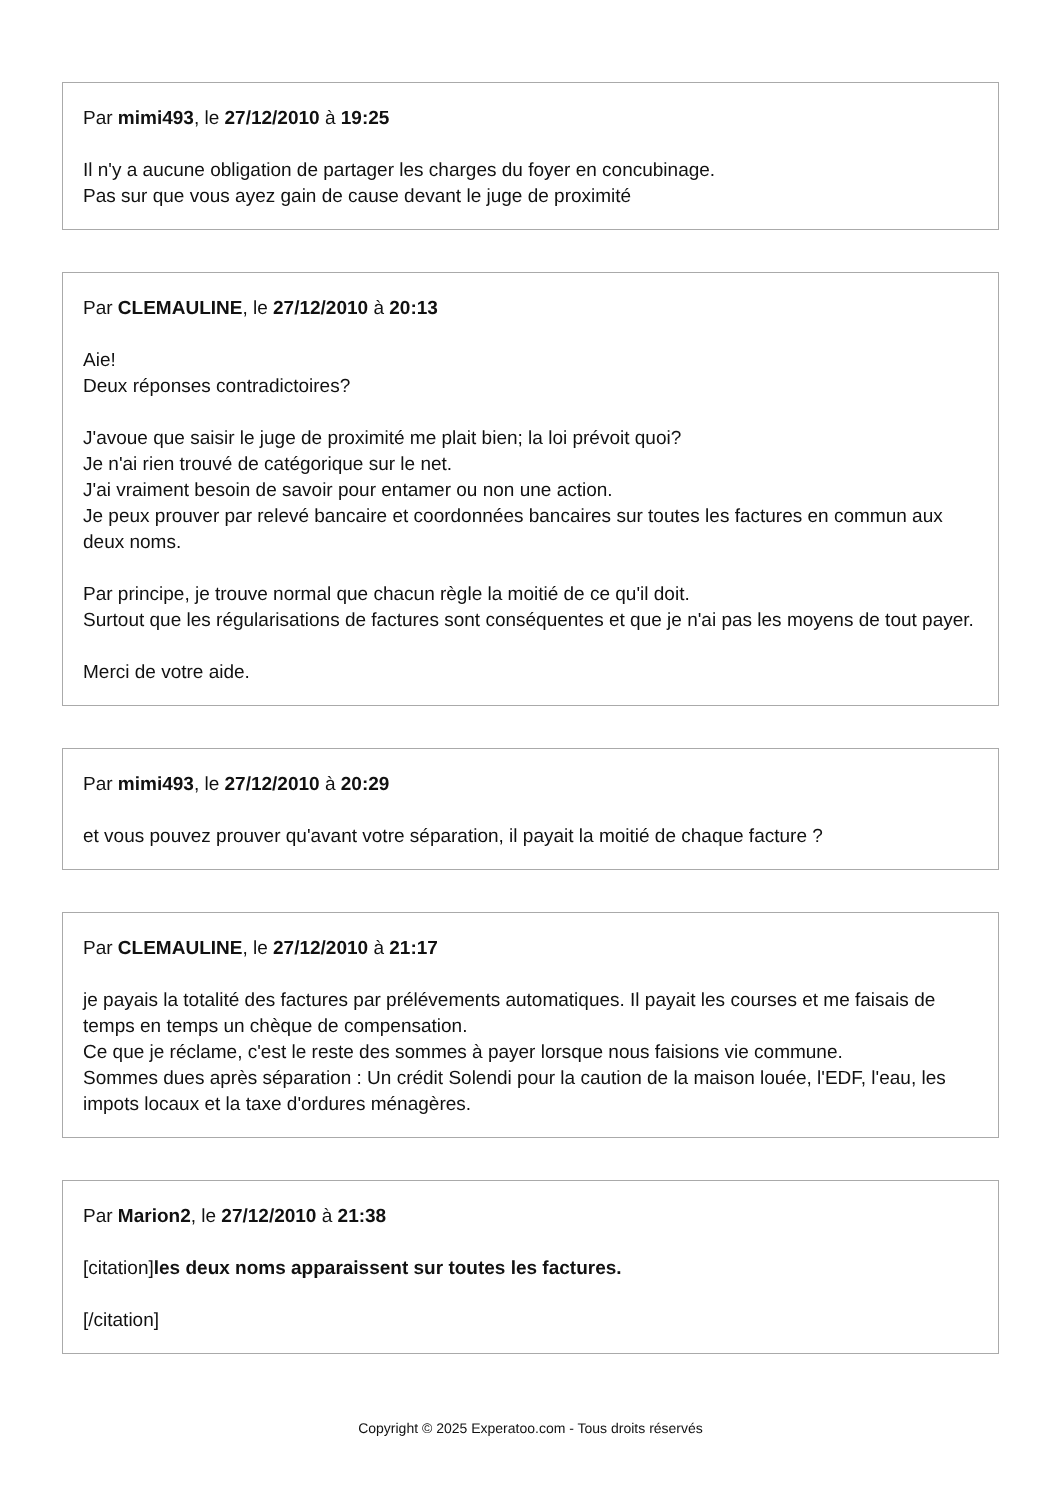Par mimi493, le 27/12/2010 à 19:25
Il n'y a aucune obligation de partager les charges du foyer en concubinage.
Pas sur que vous ayez gain de cause devant le juge de proximité
Par CLEMAULINE, le 27/12/2010 à 20:13
Aie!
Deux réponses contradictoires?
J'avoue que saisir le juge de proximité me plait bien; la loi prévoit quoi?
Je n'ai rien trouvé de catégorique sur le net.
J'ai vraiment besoin de savoir pour entamer ou non une action.
Je peux prouver par relevé bancaire et coordonnées bancaires sur toutes les factures en commun aux deux noms.
Par principe, je trouve normal que chacun règle la moitié de ce qu'il doit.
Surtout que les régularisations de factures sont conséquentes et que je n'ai pas les moyens de tout payer.
Merci de votre aide.
Par mimi493, le 27/12/2010 à 20:29
et vous pouvez prouver qu'avant votre séparation, il payait la moitié de chaque facture ?
Par CLEMAULINE, le 27/12/2010 à 21:17
je payais la totalité des factures par prélévements automatiques. Il payait les courses et me faisais de temps en temps un chèque de compensation.
Ce que je réclame, c'est le reste des sommes à payer lorsque nous faisions vie commune.
Sommes dues après séparation : Un crédit Solendi pour la caution de la maison louée, l'EDF, l'eau, les impots locaux et la taxe d'ordures ménagères.
Par Marion2, le 27/12/2010 à 21:38
[citation]les deux noms apparaissent sur toutes les factures.
[/citation]
Copyright © 2025 Experatoo.com - Tous droits réservés